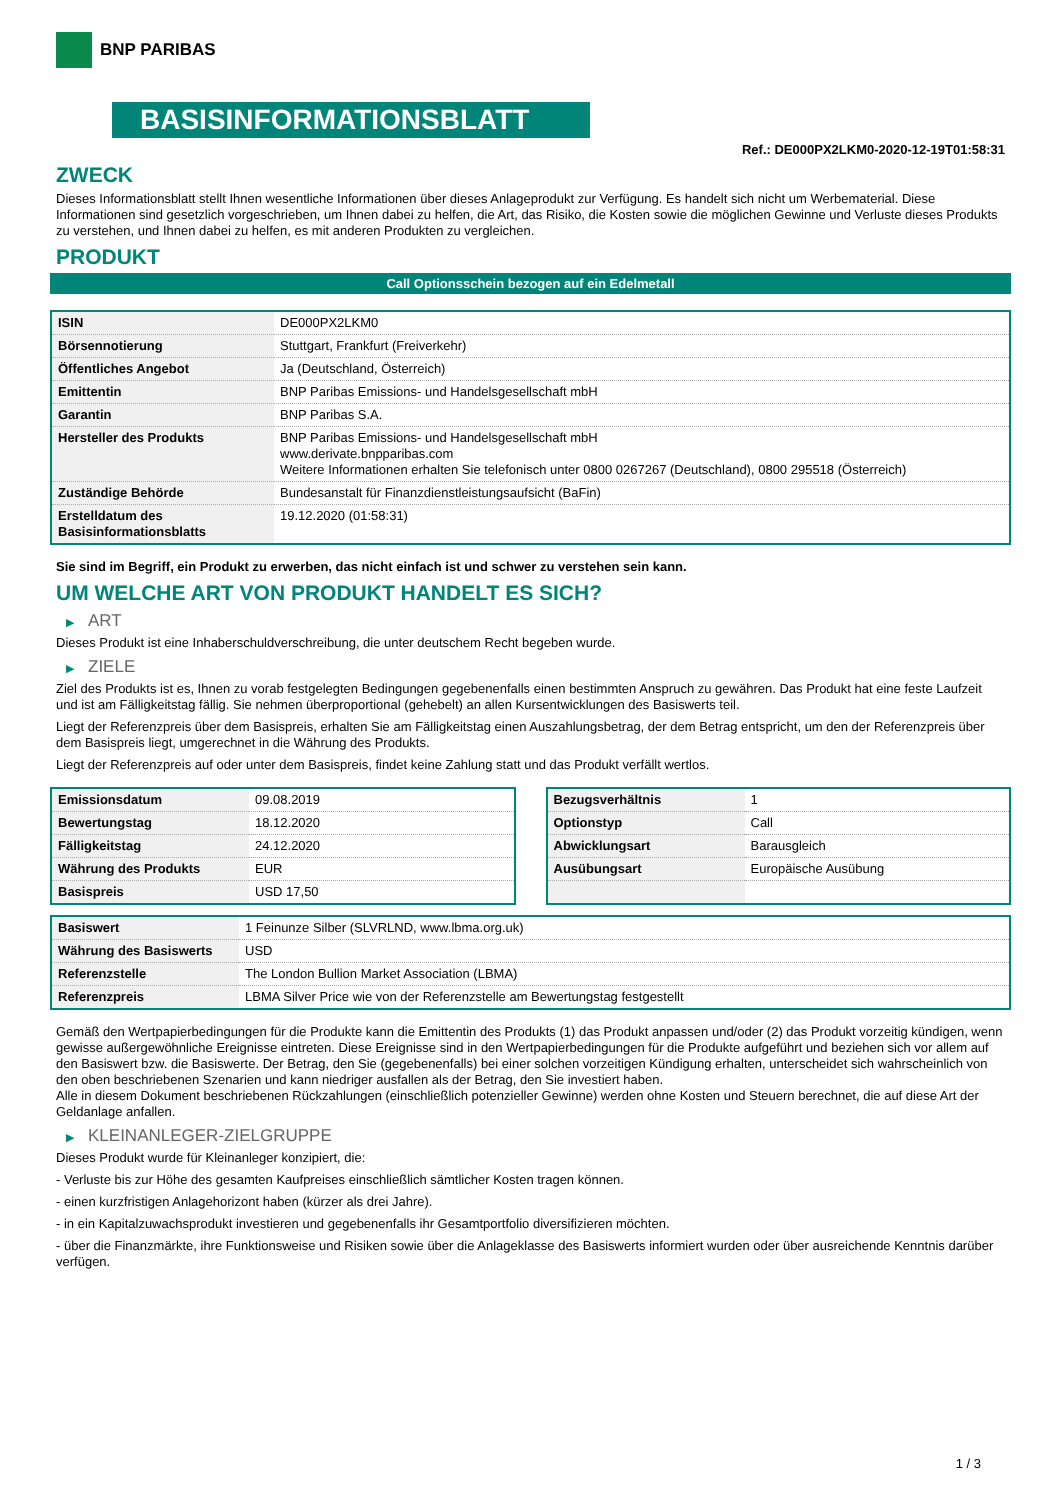BNP PARIBAS
BASISINFORMATIONSBLATT
Ref.: DE000PX2LKM0-2020-12-19T01:58:31
ZWECK
Dieses Informationsblatt stellt Ihnen wesentliche Informationen über dieses Anlageprodukt zur Verfügung. Es handelt sich nicht um Werbematerial. Diese Informationen sind gesetzlich vorgeschrieben, um Ihnen dabei zu helfen, die Art, das Risiko, die Kosten sowie die möglichen Gewinne und Verluste dieses Produkts zu verstehen, und Ihnen dabei zu helfen, es mit anderen Produkten zu vergleichen.
PRODUKT
Call Optionsschein bezogen auf ein Edelmetall
| ISIN | DE000PX2LKM0 |
| Börsennotierung | Stuttgart, Frankfurt (Freiverkehr) |
| Öffentliches Angebot | Ja (Deutschland, Österreich) |
| Emittentin | BNP Paribas Emissions- und Handelsgesellschaft mbH |
| Garantin | BNP Paribas S.A. |
| Hersteller des Produkts | BNP Paribas Emissions- und Handelsgesellschaft mbH www.derivate.bnpparibas.com Weitere Informationen erhalten Sie telefonisch unter 0800 0267267 (Deutschland), 0800 295518 (Österreich) |
| Zuständige Behörde | Bundesanstalt für Finanzdienstleistungsaufsicht (BaFin) |
| Erstelldatum des Basisinformationsblatts | 19.12.2020 (01:58:31) |
Sie sind im Begriff, ein Produkt zu erwerben, das nicht einfach ist und schwer zu verstehen sein kann.
UM WELCHE ART VON PRODUKT HANDELT ES SICH?
▶ ART
Dieses Produkt ist eine Inhaberschuldverschreibung, die unter deutschem Recht begeben wurde.
▶ ZIELE
Ziel des Produkts ist es, Ihnen zu vorab festgelegten Bedingungen gegebenenfalls einen bestimmten Anspruch zu gewähren. Das Produkt hat eine feste Laufzeit und ist am Fälligkeitstag fällig. Sie nehmen überproportional (gehebelt) an allen Kursentwicklungen des Basiswerts teil.
Liegt der Referenzpreis über dem Basispreis, erhalten Sie am Fälligkeitstag einen Auszahlungsbetrag, der dem Betrag entspricht, um den der Referenzpreis über dem Basispreis liegt, umgerechnet in die Währung des Produkts.
Liegt der Referenzpreis auf oder unter dem Basispreis, findet keine Zahlung statt und das Produkt verfällt wertlos.
| Emissionsdatum | 09.08.2019 |
| Bewertungstag | 18.12.2020 |
| Fälligkeitstag | 24.12.2020 |
| Währung des Produkts | EUR |
| Basispreis | USD 17,50 |
| Bezugsverhältnis | 1 |
| Optionstyp | Call |
| Abwicklungsart | Barausgleich |
| Ausübungsart | Europäische Ausübung |
| Basiswert | 1 Feinunze Silber (SLVRLND, www.lbma.org.uk) |
| Währung des Basiswerts | USD |
| Referenzstelle | The London Bullion Market Association (LBMA) |
| Referenzpreis | LBMA Silver Price wie von der Referenzstelle am Bewertungstag festgestellt |
Gemäß den Wertpapierbedingungen für die Produkte kann die Emittentin des Produkts (1) das Produkt anpassen und/oder (2) das Produkt vorzeitig kündigen, wenn gewisse außergewöhnliche Ereignisse eintreten. Diese Ereignisse sind in den Wertpapierbedingungen für die Produkte aufgeführt und beziehen sich vor allem auf den Basiswert bzw. die Basiswerte. Der Betrag, den Sie (gegebenenfalls) bei einer solchen vorzeitigen Kündigung erhalten, unterscheidet sich wahrscheinlich von den oben beschriebenen Szenarien und kann niedriger ausfallen als der Betrag, den Sie investiert haben.
Alle in diesem Dokument beschriebenen Rückzahlungen (einschließlich potenzieller Gewinne) werden ohne Kosten und Steuern berechnet, die auf diese Art der Geldanlage anfallen.
▶ KLEINANLEGER-ZIELGRUPPE
Dieses Produkt wurde für Kleinanleger konzipiert, die:
- Verluste bis zur Höhe des gesamten Kaufpreises einschließlich sämtlicher Kosten tragen können.
- einen kurzfristigen Anlagehorizont haben (kürzer als drei Jahre).
- in ein Kapitalzuwachsprodukt investieren und gegebenenfalls ihr Gesamtportfolio diversifizieren möchten.
- über die Finanzmärkte, ihre Funktionsweise und Risiken sowie über die Anlageklasse des Basiswerts informiert wurden oder über ausreichende Kenntnis darüber verfügen.
1 / 3